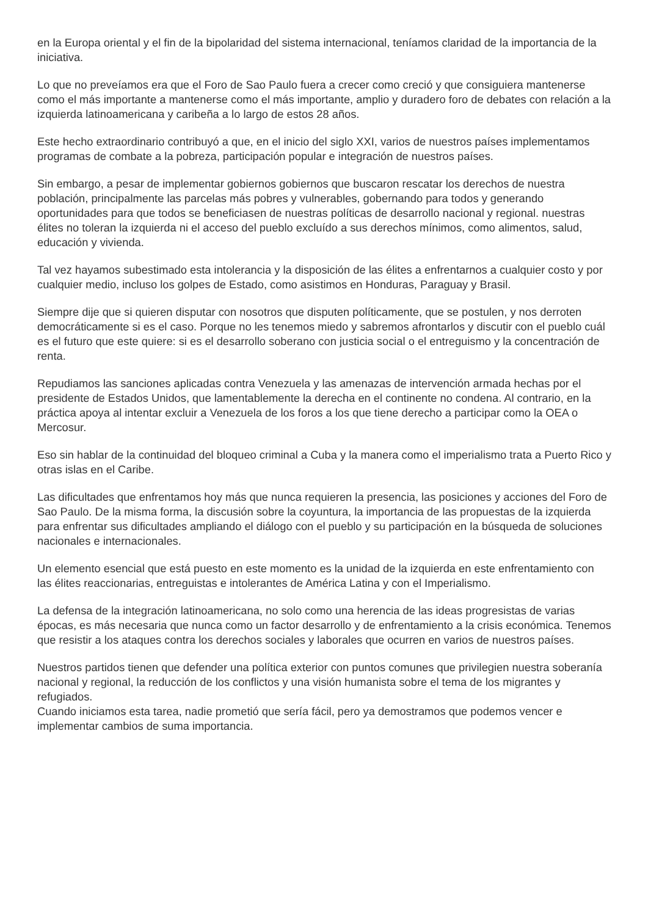en la Europa oriental y el fin de la bipolaridad del sistema internacional, teníamos claridad de la importancia de la iniciativa.
Lo que no preveíamos era que el Foro de Sao Paulo fuera a crecer como creció y que consiguiera mantenerse como el más importante a mantenerse como el más importante, amplio y duradero foro de debates con relación a la izquierda latinoamericana y caribeña a lo largo de estos 28 años.
Este hecho extraordinario contribuyó a que, en el inicio del siglo XXI, varios de nuestros países implementamos programas de combate a la pobreza, participación popular e integración de nuestros países.
Sin embargo, a pesar de implementar gobiernos gobiernos que buscaron rescatar los derechos de nuestra población, principalmente las parcelas más pobres y vulnerables, gobernando para todos y generando oportunidades para que todos se beneficiasen de nuestras políticas de desarrollo nacional y regional. nuestras élites no toleran la izquierda ni el acceso del pueblo excluído a sus derechos mínimos, como alimentos, salud, educación y vivienda.
Tal vez hayamos subestimado esta intolerancia y la disposición de las élites a enfrentarnos a cualquier costo y por cualquier medio, incluso los golpes de Estado, como asistimos en Honduras, Paraguay y Brasil.
Siempre dije que si quieren disputar con nosotros que disputen políticamente, que se postulen, y nos derroten democráticamente si es el caso. Porque no les tenemos miedo y sabremos afrontarlos y discutir con el pueblo cuál es el futuro que este quiere: si es el desarrollo soberano con justicia social o el entreguismo y la concentración de renta.
Repudiamos las sanciones aplicadas contra Venezuela y las amenazas de intervención armada hechas por el presidente de Estados Unidos, que lamentablemente la derecha en el continente no condena. Al contrario, en la práctica apoya al intentar excluir a Venezuela de los foros a los que tiene derecho a participar como la OEA o Mercosur.
Eso sin hablar de la continuidad del bloqueo criminal a Cuba y la manera como el imperialismo trata a Puerto Rico y otras islas en el Caribe.
Las dificultades que enfrentamos hoy más que nunca requieren la presencia, las posiciones y acciones del Foro de Sao Paulo. De la misma forma, la discusión sobre la coyuntura, la importancia de las propuestas de la izquierda para enfrentar sus dificultades ampliando el diálogo con el pueblo y su participación en la búsqueda de soluciones nacionales e internacionales.
Un elemento esencial que está puesto en este momento es la unidad de la izquierda en este enfrentamiento con las élites reaccionarias, entreguistas e intolerantes de América Latina y con el Imperialismo.
La defensa de la integración latinoamericana, no solo como una herencia de las ideas progresistas de varias épocas, es más necesaria que nunca como un factor desarrollo y de enfrentamiento a la crisis económica. Tenemos que resistir a los ataques contra los derechos sociales y laborales que ocurren en varios de nuestros países.
Nuestros partidos tienen que defender una política exterior con puntos comunes que privilegien nuestra soberanía nacional y regional, la reducción de los conflictos y una visión humanista sobre el tema de los migrantes y refugiados.
Cuando iniciamos esta tarea, nadie prometió que sería fácil, pero ya demostramos que podemos vencer e implementar cambios de suma importancia.